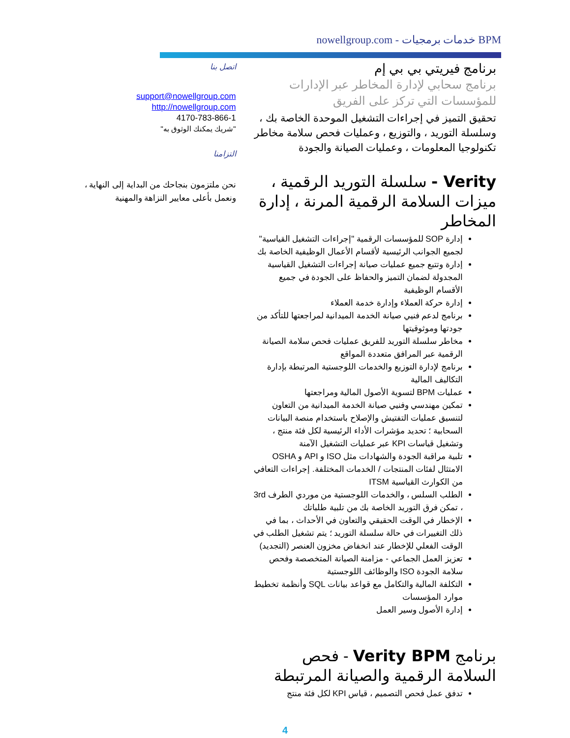BPM خدمات برمجيات - nowellgroup.com
برنامج فيريتي بي بي إم
برنامج سحابي لإدارة المخاطر عبر الإدارات للمؤسسات التي تركز على الفريق
تحقيق التميز في إجراءات التشغيل الموحدة الخاصة بك ، وسلسلة التوريد ، والتوزيع ، وعمليات فحص سلامة مخاطر تكنولوجيا المعلومات ، وعمليات الصيانة والجودة
Verity - سلسلة التوريد الرقمية ، ميزات السلامة الرقمية المرنة ، إدارة المخاطر
إدارة SOP للمؤسسات الرقمية "إجراءات التشغيل القياسية" لجميع الجوانب الرئيسية لأقسام الأعمال الوظيفية الخاصة بك
إدارة وتتبع جميع عمليات صيانة إجراءات التشغيل القياسية المجدولة لضمان التميز والحفاظ على الجودة في جميع الأقسام الوظيفية
إدارة حركة العملاء وإدارة خدمة العملاء
برنامج لدعم فنيي صيانة الخدمة الميدانية لمراجعتها للتأكد من جودتها وموثوقيتها
مخاطر سلسلة التوريد للفريق عمليات فحص سلامة الصيانة الرقمية عبر المرافق متعددة المواقع
برنامج لإدارة التوزيع والخدمات اللوجستية المرتبطة بإدارة التكاليف المالية
عمليات BPM لتسوية الأصول المالية ومراجعتها
تمكين مهندسي وفنيي صيانة الخدمة الميدانية من التعاون لتنسيق عمليات التفتيش والإصلاح باستخدام منصة البيانات السحابية ؛ تحديد مؤشرات الأداء الرئيسية لكل فئة منتج ، وتشغيل قياسات KPI عبر عمليات التشغيل الآمنة
تلبية مراقبة الجودة والشهادات مثل ISO و API و OSHA الامتثال لفئات المنتجات / الخدمات المختلفة. إجراءات التعافي من الكوارث القياسية ITSM
الطلب السلس ، والخدمات اللوجستية من موردي الطرف 3rd ، تمكن فرق التوريد الخاصة بك من تلبية طلباتك
الإخطار في الوقت الحقيقي والتعاون في الأحداث ، بما في ذلك التغييرات في حالة سلسلة التوريد ؛ يتم تشغيل الطلب في الوقت الفعلي للإخطار عند انخفاض مخزون العنصر (التجديد)
تعزيز العمل الجماعي - مزامنة الصيانة المتخصصة وفحص سلامة الجودة ISO والوظائف اللوجستية
التكلفة المالية والتكامل مع قواعد بيانات SQL وأنظمة تخطيط موارد المؤسسات
إدارة الأصول وسير العمل
برنامج Verity BPM - فحص السلامة الرقمية والصيانة المرتبطة
تدفق عمل فحص التصميم ، قياس KPI لكل فئة منتج
اتصل بنا
support@nowellgroup.com
http://nowellgroup.com
4170-783-866-1
"شريك يمكنك الوثوق به"
التزامنا
نحن ملتزمون بنجاحك من البداية إلى النهاية ، ونعمل بأعلى معايير النزاهة والمهنية
4